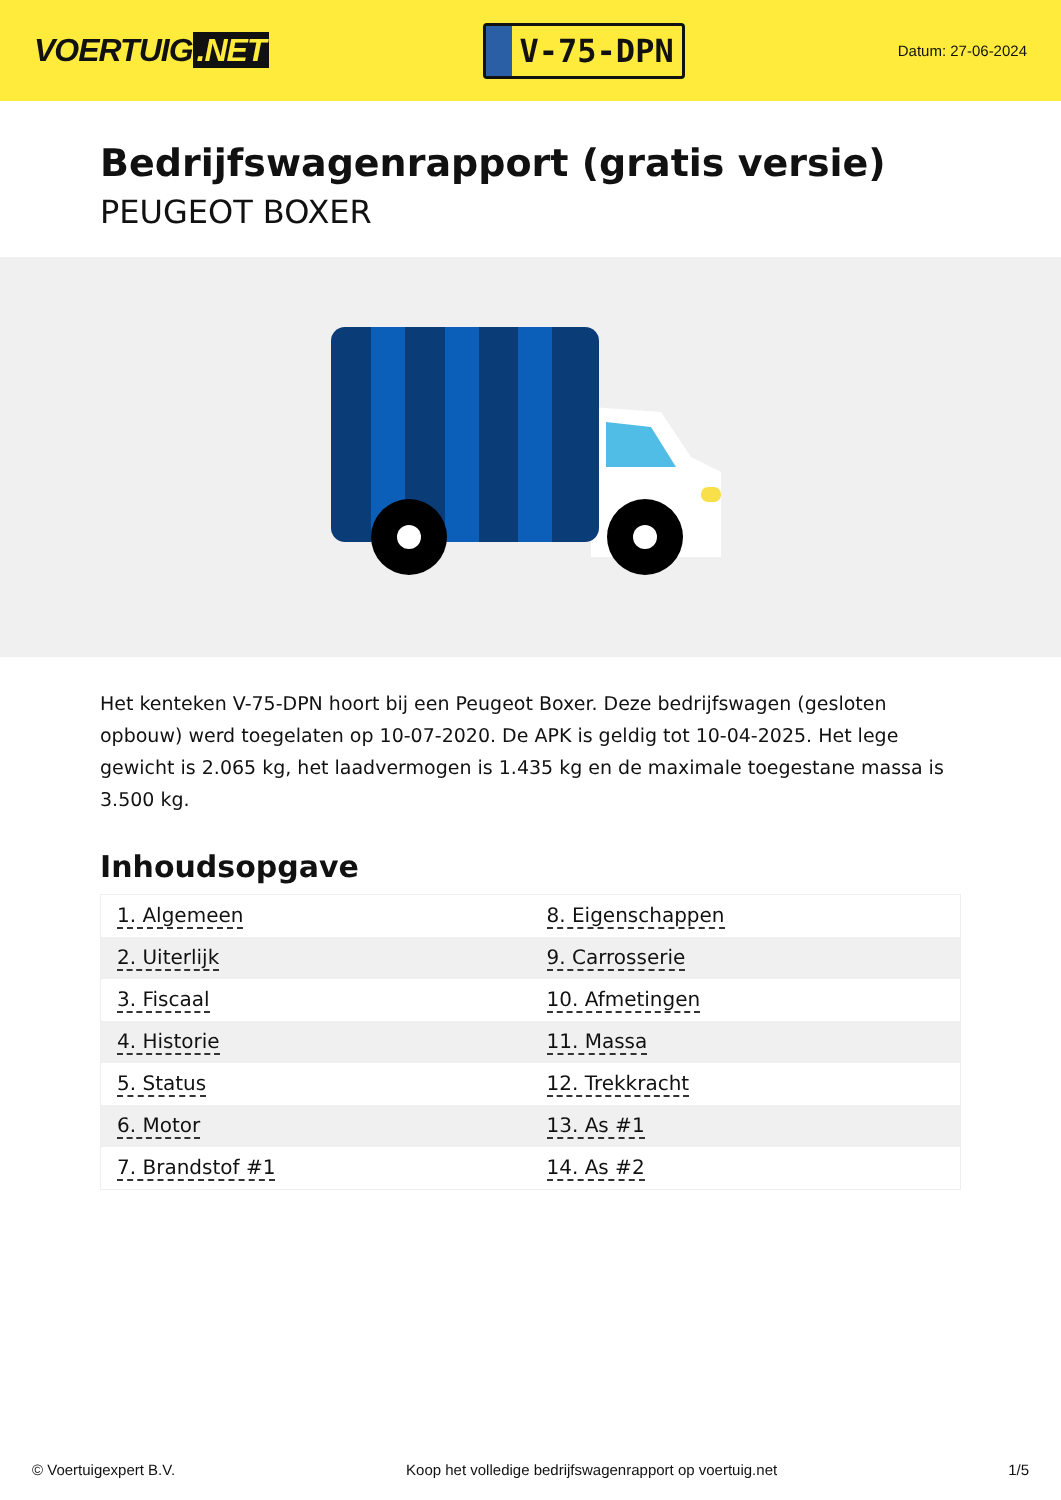VOERTUIG.NET
V-75-DPN
Datum: 27-06-2024
Bedrijfswagenrapport (gratis versie)
PEUGEOT BOXER
Het kenteken V-75-DPN hoort bij een Peugeot Boxer. Deze bedrijfswagen (gesloten opbouw) werd toegelaten op 10-07-2020. De APK is geldig tot 10-04-2025. Het lege gewicht is 2.065 kg, het laadvermogen is 1.435 kg en de maximale toegestane massa is 3.500 kg.
Inhoudsopgave
| 1. Algemeen | 8. Eigenschappen |
| 2. Uiterlijk | 9. Carrosserie |
| 3. Fiscaal | 10. Afmetingen |
| 4. Historie | 11. Massa |
| 5. Status | 12. Trekkracht |
| 6. Motor | 13. As #1 |
| 7. Brandstof #1 | 14. As #2 |
© Voertuigexpert B.V. Koop het volledige bedrijfswagenrapport op voertuig.net 1/5